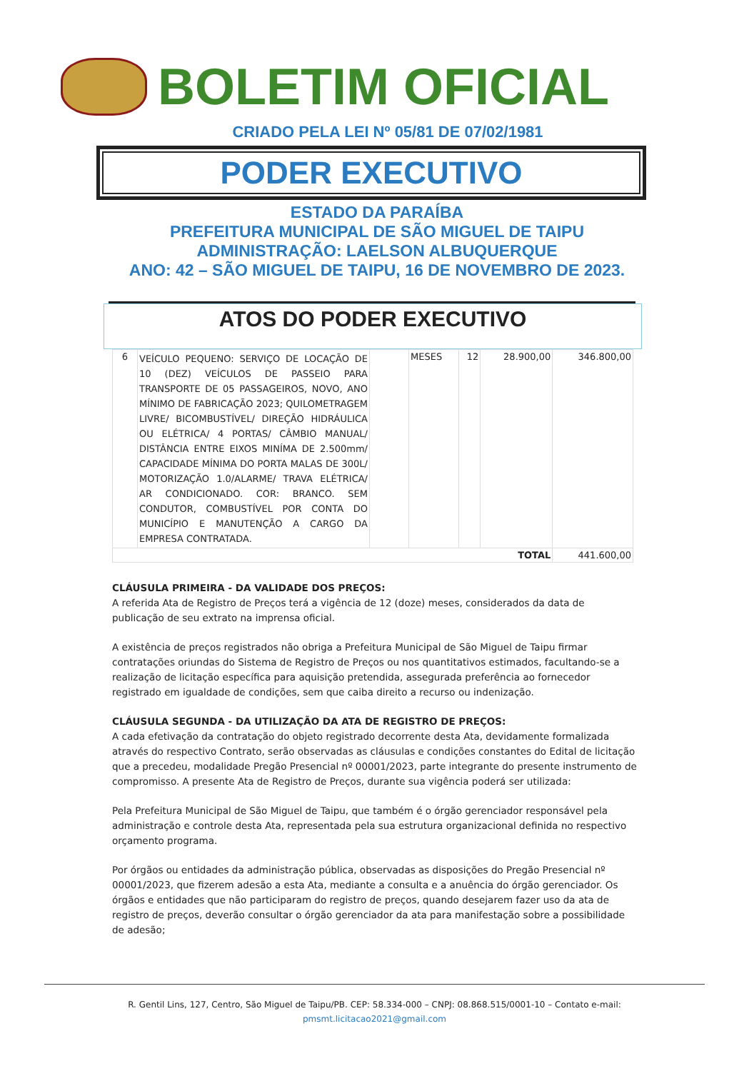BOLETIM OFICIAL
CRIADO PELA LEI Nº 05/81 DE 07/02/1981
PODER EXECUTIVO
ESTADO DA PARAÍBA
PREFEITURA MUNICIPAL DE SÃO MIGUEL DE TAIPU
ADMINISTRAÇÃO: LAELSON ALBUQUERQUE
ANO: 42 – SÃO MIGUEL DE TAIPU, 16 DE NOVEMBRO DE 2023.
ATOS DO PODER EXECUTIVO
| 6 | VEÍCULO PEQUENO: SERVIÇO DE LOCAÇÃO DE 10 (DEZ) VEÍCULOS DE PASSEIO PARA TRANSPORTE DE 05 PASSAGEIROS, NOVO, ANO MÍNIMO DE FABRICAÇÃO 2023; QUILOMETRAGEM LIVRE/ BICOMBUSTÍVEL/ DIREÇÃO HIDRÁULICA OU ELÉTRICA/ 4 PORTAS/ CÂMBIO MANUAL/ DISTÂNCIA ENTRE EIXOS MINÍMA DE 2.500mm/ CAPACIDADE MÍNIMA DO PORTA MALAS DE 300L/ MOTORIZAÇÃO 1.0/ALARME/ TRAVA ELÉTRICA/ AR CONDICIONADO. COR: BRANCO. SEM CONDUTOR, COMBUSTÍVEL POR CONTA DO MUNICÍPIO E MANUTENÇÃO A CARGO DA EMPRESA CONTRATADA. | | MESES | 12 | 28.900,00 | 346.800,00 |
| TOTAL | | | | | | 441.600,00 |
CLÁUSULA PRIMEIRA - DA VALIDADE DOS PREÇOS:
A referida Ata de Registro de Preços terá a vigência de 12 (doze) meses, considerados da data de publicação de seu extrato na imprensa oficial.
A existência de preços registrados não obriga a Prefeitura Municipal de São Miguel de Taipu firmar contratações oriundas do Sistema de Registro de Preços ou nos quantitativos estimados, facultando-se a realização de licitação específica para aquisição pretendida, assegurada preferência ao fornecedor registrado em igualdade de condições, sem que caiba direito a recurso ou indenização.
CLÁUSULA SEGUNDA - DA UTILIZAÇÃO DA ATA DE REGISTRO DE PREÇOS:
A cada efetivação da contratação do objeto registrado decorrente desta Ata, devidamente formalizada através do respectivo Contrato, serão observadas as cláusulas e condições constantes do Edital de licitação que a precedeu, modalidade Pregão Presencial nº 00001/2023, parte integrante do presente instrumento de compromisso. A presente Ata de Registro de Preços, durante sua vigência poderá ser utilizada:
Pela Prefeitura Municipal de São Miguel de Taipu, que também é o órgão gerenciador responsável pela administração e controle desta Ata, representada pela sua estrutura organizacional definida no respectivo orçamento programa.
Por órgãos ou entidades da administração pública, observadas as disposições do Pregão Presencial nº 00001/2023, que fizerem adesão a esta Ata, mediante a consulta e a anuência do órgão gerenciador. Os órgãos e entidades que não participaram do registro de preços, quando desejarem fazer uso da ata de registro de preços, deverão consultar o órgão gerenciador da ata para manifestação sobre a possibilidade de adesão;
R. Gentil Lins, 127, Centro, São Miguel de Taipu/PB. CEP: 58.334-000 – CNPJ: 08.868.515/0001-10 – Contato e-mail:
pmsmt.licitacao2021@gmail.com